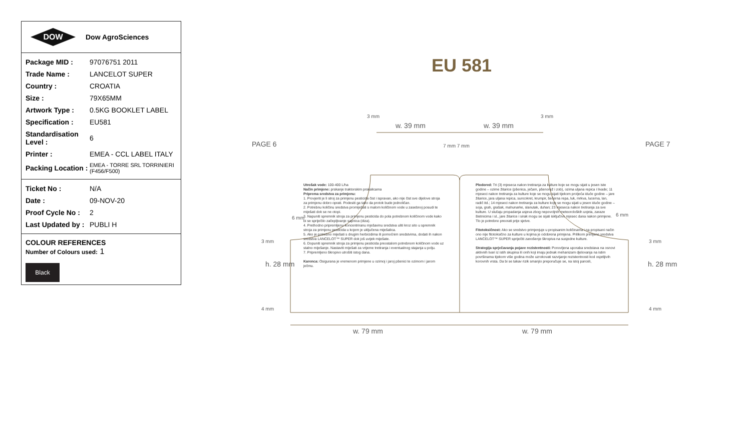DOW
Dow AgroSciences
| Package MID : | 97076751 2011 |
| Trade Name : | LANCELOT SUPER |
| Country : | CROATIA |
| Size : | 79X65MM |
| Artwork Type : | 0.5KG BOOKLET LABEL |
| Specification : | EU581 |
| Standardisation Level : | 6 |
| Printer : | EMEA - CCL LABEL ITALY |
| Packing Location : | EMEA - TORRE SRL TORRINIERI (F456/F500) |
| Ticket No : | N/A |
| Date : | 09-NOV-20 |
| Proof Cycle No : | 2 |
| Last Updated by : | PUBLI H |
COLOUR REFERENCES
Number of Colours used: 1
Black
EU 581
PAGE 6 PAGE 7
3 mm 3 mm
w. 39 mm w. 39 mm
7 mm 7 mm
6 mm
6 mm
3 mm 3 mm
h. 28 mm h. 28 mm
4 mm 4 mm
w. 79 mm w. 79 mm
Utrošak vode: 100-400 L/ha
Način primjene: prskanje traktorskim prskalicama
Priprema sredstva za primjenu:
1. Provjeriti je li stroj za primjenu pesticida čist i ispravan, ako nije čist sve dijelove stroja za primjenu dobro oprati. Podesiti ga tako da protok bude jednoličan.
2. Potrebnu količinu sredstva promiješati s malom količinom vode u zasebnoj posudi te miješati dok se ne otopi.
3. Napuniti spremnik stroja za primjenu pesticida do pola potrebnom količinom vode kako bi se spriječilo začepljivanje sapnica (diza).
4. Prethodno pripremljenu koncentriranu mješavinu sredstva uliti kroz sito u spremnik stroja za primjenu pesticida u kojem je uključena miješalica.
5. Ako je potrebno miješati s drugim herbicidima ili pomoćnim sredstvima, dodati ih nakon sredstva LANCELOT™ SUPER dok još uvijek miješate.
6. Dopuniti spremnik stroja za primjenu pesticida preostalom potrebnom količinom vode uz stalno miješanje. Nastaviti miješati za vrijeme tretiranja i eventualnog stajanja u polju.
7. Pripremljeno škropivo utrošiti istog dana.
Karenca: Osigurana je vremenom primjene u ozimoj i jaroj pšenici te ozimom i jarom ječmu.
Plodored: Tri (3) mjeseca nakon tretiranja za kulture koje se mogu sijati u jesen iste godine – ozime žitarice (pšenica, ječam, pšenoraž i zob), ozima uljana repica i livade; 11 mjeseci nakon tretiranja za kulture koje se mogu sijati tijekom proljeća iduće godine – jare žitarice, jara uljana repica, suncokret, krumpir, šećerna repa, luk, mrkva, lucerna, lan, radič itd.; 14 mjeseci nakon tretiranja za kulture koje se mogu sijati u jesen iduće godine – soja, grah, grašak, mahunarke, slanutak, duhan; 23 mjeseca nakon tretiranja za sve kulture. U slučaju propadanja usjeva zbog nepovoljnih meteoroloških uvjeta, zaraze štetnicima i sl., jare žitarice i sirak mogu se sijati isključivo mjesec dana nakon primjene. Tlo je potrebno preorati prije sjetve.
Fitotoksičnost: Ako se sredstvo primjenjuje u propisanim količinama i na propisani način ono nije fitotoksično za kulture u kojima je odobrena primjena. Prilikom primjene sredstva LANCELOT™ SUPER spriječiti zanošenje škropiva na susjedne kulture.
Strategija sprječavanja pojave rezistentnosti: Ponovljena uporaba sredstava na osnovi aktivnih tvari iz istih skupina ili onih koji imaju jednak mehanizam djelovanja na istim površinama tijekom više godina može uzrokovati razvijanje rezistentnosti kod osjetljivih korovnih vrsta. Da bi se takav rizik smanjio preporučuje se, na istoj parceli,